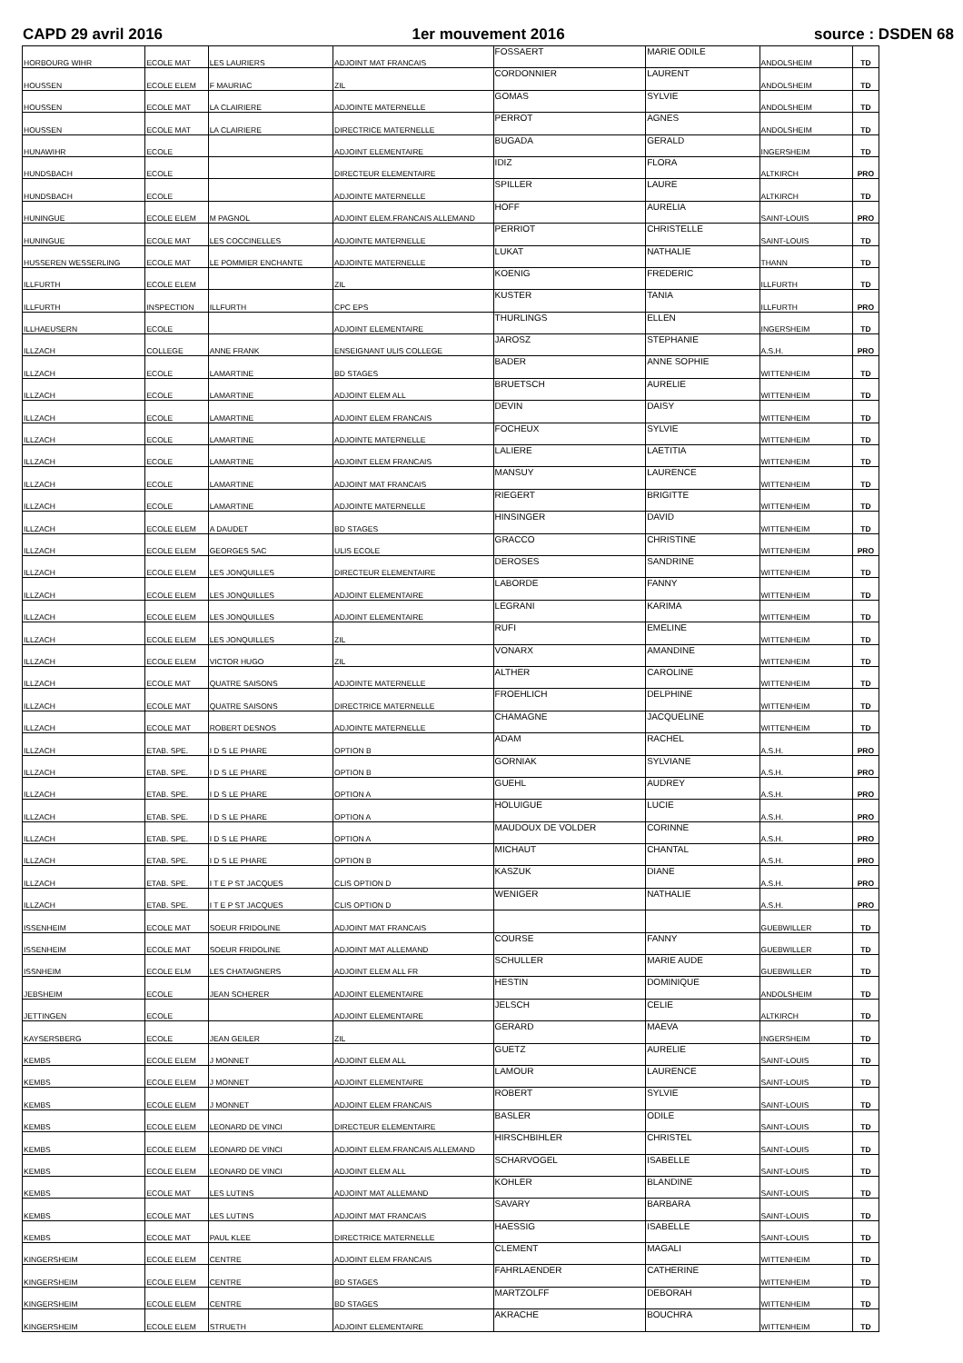CAPD 29 avril 2016 1er mouvement 2016 source : DSDEN 68
| HORBOURG WIHR | ECOLE MAT | LES LAURIERS | ADJOINT MAT FRANCAIS | FOSSAERT | MARIE ODILE | ANDOLSHEIM | TD |
| HOUSSEN | ECOLE ELEM | F MAURIAC | ZIL | CORDONNIER | LAURENT | ANDOLSHEIM | TD |
| HOUSSEN | ECOLE MAT | LA CLAIRIERE | ADJOINTE MATERNELLE | GOMAS | SYLVIE | ANDOLSHEIM | TD |
| HOUSSEN | ECOLE MAT | LA CLAIRIERE | DIRECTRICE MATERNELLE | PERROT | AGNES | ANDOLSHEIM | TD |
| HUNAWIHR | ECOLE | | ADJOINT ELEMENTAIRE | BUGADA | GERALD | INGERSHEIM | TD |
| HUNDSBACH | ECOLE | | DIRECTEUR ELEMENTAIRE | IDIZ | FLORA | ALTKIRCH | PRO |
| HUNDSBACH | ECOLE | | ADJOINTE MATERNELLE | SPILLER | LAURE | ALTKIRCH | TD |
| HUNINGUE | ECOLE ELEM | M PAGNOL | ADJOINT ELEM.FRANCAIS ALLEMAND | HOFF | AURELIA | SAINT-LOUIS | PRO |
| HUNINGUE | ECOLE MAT | LES COCCINELLES | ADJOINTE MATERNELLE | PERRIOT | CHRISTELLE | SAINT-LOUIS | TD |
| HUSSEREN WESSERLING | ECOLE MAT | LE POMMIER ENCHANTE | ADJOINTE MATERNELLE | LUKAT | NATHALIE | THANN | TD |
| ILLFURTH | ECOLE ELEM | | ZIL | KOENIG | FREDERIC | ILLFURTH | TD |
| ILLFURTH | INSPECTION | ILLFURTH | CPC EPS | KUSTER | TANIA | ILLFURTH | PRO |
| ILLHAEUSERN | ECOLE | | ADJOINT ELEMENTAIRE | THURLINGS | ELLEN | INGERSHEIM | TD |
| ILLZACH | COLLEGE | ANNE FRANK | ENSEIGNANT ULIS COLLEGE | JAROSZ | STEPHANIE | A.S.H. | PRO |
| ILLZACH | ECOLE | LAMARTINE | BD STAGES | BADER | ANNE SOPHIE | WITTENHEIM | TD |
| ILLZACH | ECOLE | LAMARTINE | ADJOINT ELEM ALL | BRUETSCH | AURELIE | WITTENHEIM | TD |
| ILLZACH | ECOLE | LAMARTINE | ADJOINT ELEM FRANCAIS | DEVIN | DAISY | WITTENHEIM | TD |
| ILLZACH | ECOLE | LAMARTINE | ADJOINTE MATERNELLE | FOCHEUX | SYLVIE | WITTENHEIM | TD |
| ILLZACH | ECOLE | LAMARTINE | ADJOINT ELEM FRANCAIS | LALIERE | LAETITIA | WITTENHEIM | TD |
| ILLZACH | ECOLE | LAMARTINE | ADJOINT MAT FRANCAIS | MANSUY | LAURENCE | WITTENHEIM | TD |
| ILLZACH | ECOLE | LAMARTINE | ADJOINTE MATERNELLE | RIEGERT | BRIGITTE | WITTENHEIM | TD |
| ILLZACH | ECOLE ELEM | A DAUDET | BD STAGES | HINSINGER | DAVID | WITTENHEIM | TD |
| ILLZACH | ECOLE ELEM | GEORGES SAC | ULIS ECOLE | GRACCO | CHRISTINE | WITTENHEIM | PRO |
| ILLZACH | ECOLE ELEM | LES JONQUILLES | DIRECTEUR ELEMENTAIRE | DEROSES | SANDRINE | WITTENHEIM | TD |
| ILLZACH | ECOLE ELEM | LES JONQUILLES | ADJOINT ELEMENTAIRE | LABORDE | FANNY | WITTENHEIM | TD |
| ILLZACH | ECOLE ELEM | LES JONQUILLES | ADJOINT ELEMENTAIRE | LEGRANI | KARIMA | WITTENHEIM | TD |
| ILLZACH | ECOLE ELEM | LES JONQUILLES | ZIL | RUFI | EMELINE | WITTENHEIM | TD |
| ILLZACH | ECOLE ELEM | VICTOR HUGO | ZIL | VONARX | AMANDINE | WITTENHEIM | TD |
| ILLZACH | ECOLE MAT | QUATRE SAISONS | ADJOINTE MATERNELLE | ALTHER | CAROLINE | WITTENHEIM | TD |
| ILLZACH | ECOLE MAT | QUATRE SAISONS | DIRECTRICE MATERNELLE | FROEHLICH | DELPHINE | WITTENHEIM | TD |
| ILLZACH | ECOLE MAT | ROBERT DESNOS | ADJOINTE MATERNELLE | CHAMAGNE | JACQUELINE | WITTENHEIM | TD |
| ILLZACH | ETAB. SPE. | I D S LE PHARE | OPTION B | ADAM | RACHEL | A.S.H. | PRO |
| ILLZACH | ETAB. SPE. | I D S LE PHARE | OPTION B | GORNIAK | SYLVIANE | A.S.H. | PRO |
| ILLZACH | ETAB. SPE. | I D S LE PHARE | OPTION A | GUEHL | AUDREY | A.S.H. | PRO |
| ILLZACH | ETAB. SPE. | I D S LE PHARE | OPTION A | HOLUIGUE | LUCIE | A.S.H. | PRO |
| ILLZACH | ETAB. SPE. | I D S LE PHARE | OPTION A | MAUDOUX DE VOLDER | CORINNE | A.S.H. | PRO |
| ILLZACH | ETAB. SPE. | I D S LE PHARE | OPTION B | MICHAUT | CHANTAL | A.S.H. | PRO |
| ILLZACH | ETAB. SPE. | I T E P ST JACQUES | CLIS OPTION D | KASZUK | DIANE | A.S.H. | PRO |
| ILLZACH | ETAB. SPE. | I T E P ST JACQUES | CLIS OPTION D | WENIGER | NATHALIE | A.S.H. | PRO |
| ISSENHEIM | ECOLE MAT | SOEUR FRIDOLINE | ADJOINT MAT FRANCAIS | | | GUEBWILLER | TD |
| ISSENHEIM | ECOLE MAT | SOEUR FRIDOLINE | ADJOINT MAT ALLEMAND | COURSE | FANNY | GUEBWILLER | TD |
| ISSNHEIM | ECOLE ELM | LES CHATAIGNERS | ADJOINT ELEM ALL FR | SCHULLER | MARIE AUDE | GUEBWILLER | TD |
| JEBSHEIM | ECOLE | JEAN SCHERER | ADJOINT ELEMENTAIRE | HESTIN | DOMINIQUE | ANDOLSHEIM | TD |
| JETTINGEN | ECOLE | | ADJOINT ELEMENTAIRE | JELSCH | CELIE | ALTKIRCH | TD |
| KAYSERSBERG | ECOLE | JEAN GEILER | ZIL | GERARD | MAEVA | INGERSHEIM | TD |
| KEMBS | ECOLE ELEM | J MONNET | ADJOINT ELEM ALL | GUETZ | AURELIE | SAINT-LOUIS | TD |
| KEMBS | ECOLE ELEM | J MONNET | ADJOINT ELEMENTAIRE | LAMOUR | LAURENCE | SAINT-LOUIS | TD |
| KEMBS | ECOLE ELEM | J MONNET | ADJOINT ELEM FRANCAIS | ROBERT | SYLVIE | SAINT-LOUIS | TD |
| KEMBS | ECOLE ELEM | LEONARD DE VINCI | DIRECTEUR ELEMENTAIRE | BASLER | ODILE | SAINT-LOUIS | TD |
| KEMBS | ECOLE ELEM | LEONARD DE VINCI | ADJOINT ELEM.FRANCAIS ALLEMAND | HIRSCHBIHLER | CHRISTEL | SAINT-LOUIS | TD |
| KEMBS | ECOLE ELEM | LEONARD DE VINCI | ADJOINT ELEM ALL | SCHARVOGEL | ISABELLE | SAINT-LOUIS | TD |
| KEMBS | ECOLE MAT | LES LUTINS | ADJOINT MAT ALLEMAND | KOHLER | BLANDINE | SAINT-LOUIS | TD |
| KEMBS | ECOLE MAT | LES LUTINS | ADJOINT MAT FRANCAIS | SAVARY | BARBARA | SAINT-LOUIS | TD |
| KEMBS | ECOLE MAT | PAUL KLEE | DIRECTRICE MATERNELLE | HAESSIG | ISABELLE | SAINT-LOUIS | TD |
| KINGERSHEIM | ECOLE ELEM | CENTRE | ADJOINT ELEM FRANCAIS | CLEMENT | MAGALI | WITTENHEIM | TD |
| KINGERSHEIM | ECOLE ELEM | CENTRE | BD STAGES | FAHRLAENDER | CATHERINE | WITTENHEIM | TD |
| KINGERSHEIM | ECOLE ELEM | CENTRE | BD STAGES | MARTZOLFF | DEBORAH | WITTENHEIM | TD |
| KINGERSHEIM | ECOLE ELEM | STRUETH | ADJOINT ELEMENTAIRE | AKRACHE | BOUCHRA | WITTENHEIM | TD |